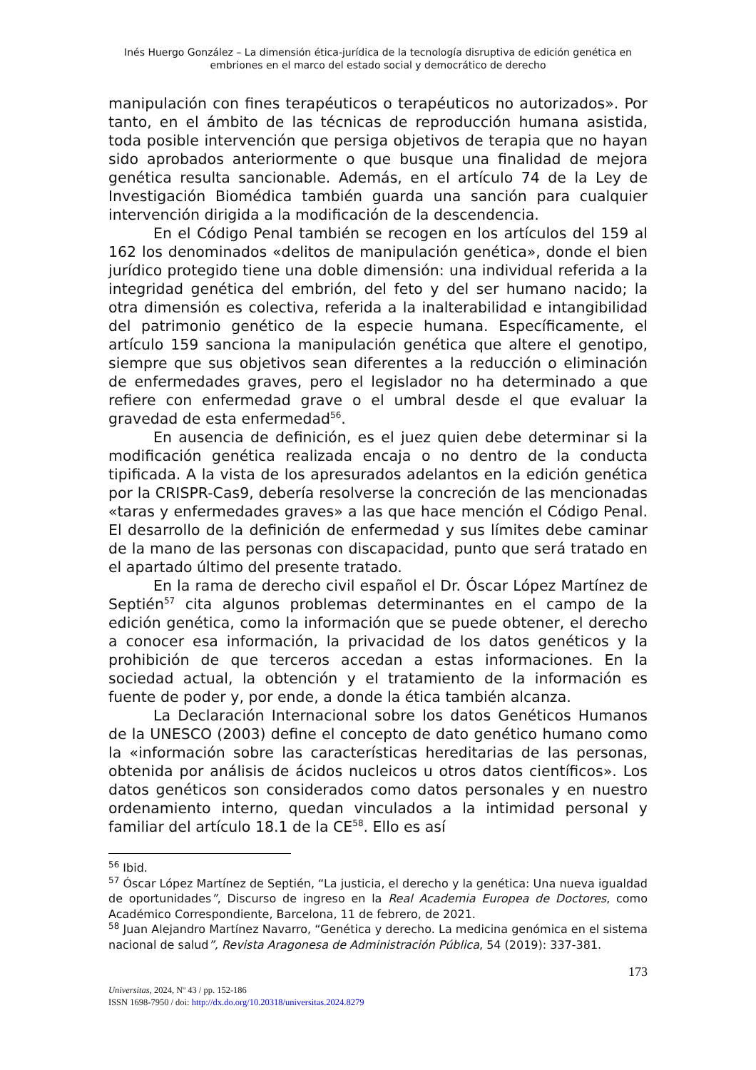Inés Huergo González – La dimensión ética-jurídica de la tecnología disruptiva de edición genética en embriones en el marco del estado social y democrático de derecho
manipulación con fines terapéuticos o terapéuticos no autorizados». Por tanto, en el ámbito de las técnicas de reproducción humana asistida, toda posible intervención que persiga objetivos de terapia que no hayan sido aprobados anteriormente o que busque una finalidad de mejora genética resulta sancionable. Además, en el artículo 74 de la Ley de Investigación Biomédica también guarda una sanción para cualquier intervención dirigida a la modificación de la descendencia.
En el Código Penal también se recogen en los artículos del 159 al 162 los denominados «delitos de manipulación genética», donde el bien jurídico protegido tiene una doble dimensión: una individual referida a la integridad genética del embrión, del feto y del ser humano nacido; la otra dimensión es colectiva, referida a la inalterabilidad e intangibilidad del patrimonio genético de la especie humana. Específicamente, el artículo 159 sanciona la manipulación genética que altere el genotipo, siempre que sus objetivos sean diferentes a la reducción o eliminación de enfermedades graves, pero el legislador no ha determinado a que refiere con enfermedad grave o el umbral desde el que evaluar la gravedad de esta enfermedad<sup>56</sup>.
En ausencia de definición, es el juez quien debe determinar si la modificación genética realizada encaja o no dentro de la conducta tipificada. A la vista de los apresurados adelantos en la edición genética por la CRISPR-Cas9, debería resolverse la concreción de las mencionadas «taras y enfermedades graves» a las que hace mención el Código Penal. El desarrollo de la definición de enfermedad y sus límites debe caminar de la mano de las personas con discapacidad, punto que será tratado en el apartado último del presente tratado.
En la rama de derecho civil español el Dr. Óscar López Martínez de Septién<sup>57</sup> cita algunos problemas determinantes en el campo de la edición genética, como la información que se puede obtener, el derecho a conocer esa información, la privacidad de los datos genéticos y la prohibición de que terceros accedan a estas informaciones. En la sociedad actual, la obtención y el tratamiento de la información es fuente de poder y, por ende, a donde la ética también alcanza.
La Declaración Internacional sobre los datos Genéticos Humanos de la UNESCO (2003) define el concepto de dato genético humano como la «información sobre las características hereditarias de las personas, obtenida por análisis de ácidos nucleicos u otros datos científicos». Los datos genéticos son considerados como datos personales y en nuestro ordenamiento interno, quedan vinculados a la intimidad personal y familiar del artículo 18.1 de la CE<sup>58</sup>. Ello es así
<sup>56</sup> Ibid.
<sup>57</sup> Óscar López Martínez de Septién, “La justicia, el derecho y la genética: Una nueva igualdad de oportunidades”, Discurso de ingreso en la Real Academia Europea de Doctores, como Académico Correspondiente, Barcelona, 11 de febrero, de 2021.
<sup>58</sup> Juan Alejandro Martínez Navarro, “Genética y derecho. La medicina genómica en el sistema nacional de salud”, Revista Aragonesa de Administración Pública, 54 (2019): 337-381.
173
Universitas, 2024, Nº 43 / pp. 152-186
ISSN 1698-7950 / doi: http://dx.do.org/10.20318/universitas.2024.8279